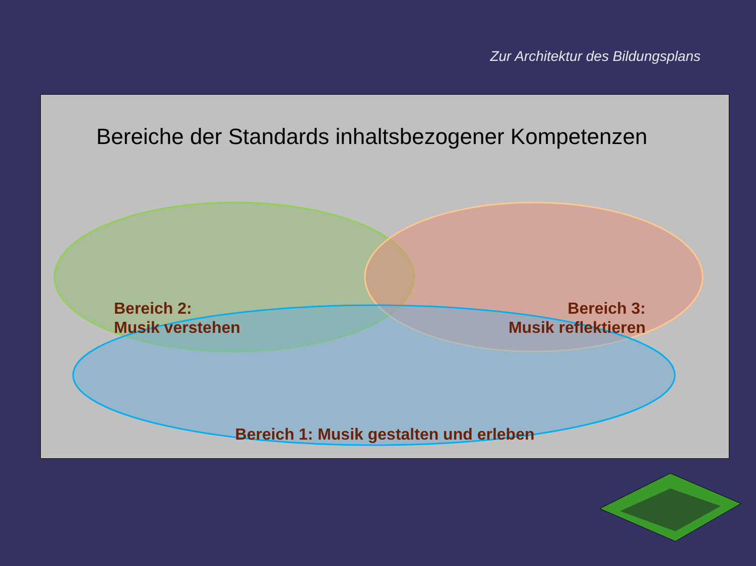Zur Architektur des Bildungsplans
Bereiche der Standards inhaltsbezogener Kompetenzen
Bereich 2:
Musik verstehen
Bereich 3:
Musik reflektieren
Bereich 1: Musik gestalten und erleben